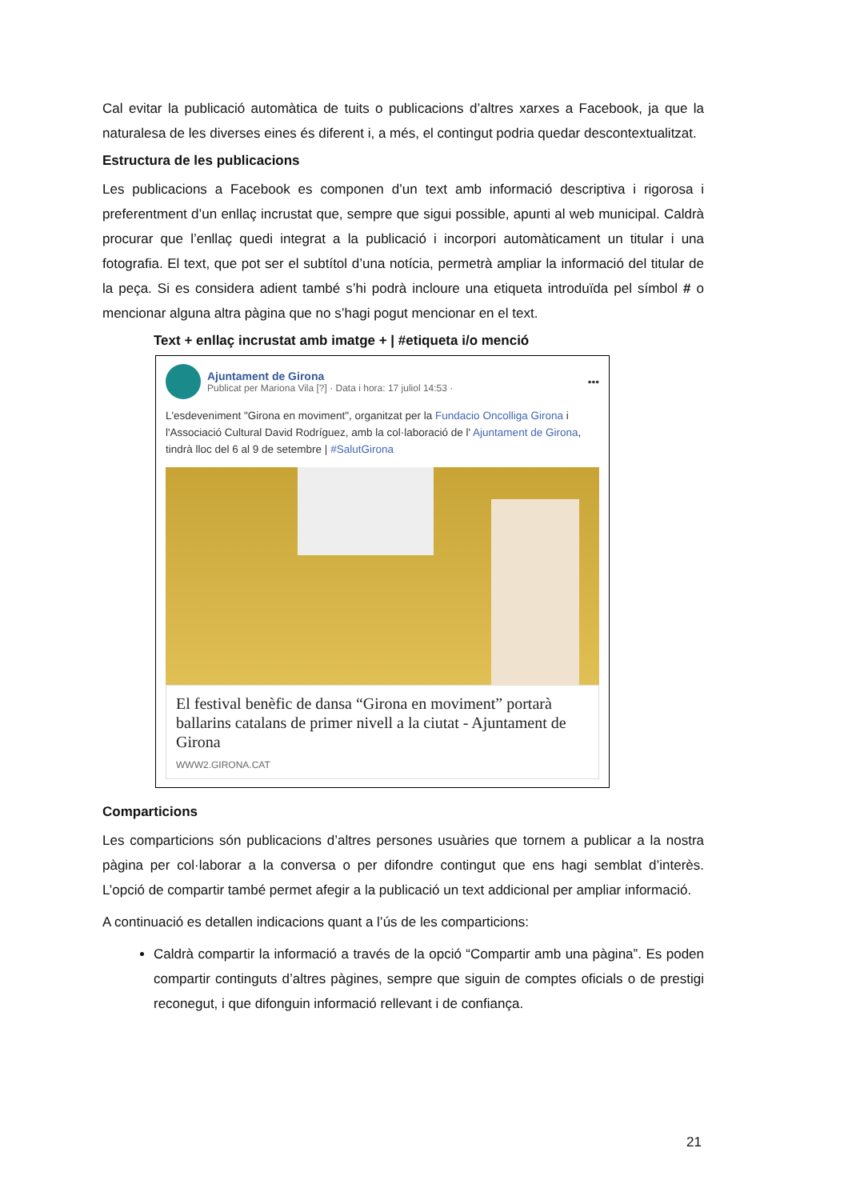Cal evitar la publicació automàtica de tuits o publicacions d’altres xarxes a Facebook, ja que la naturalesa de les diverses eines és diferent i, a més, el contingut podria quedar descontextualitzat.
Estructura de les publicacions
Les publicacions a Facebook es componen d’un text amb informació descriptiva i rigorosa i preferentment d’un enllaç incrustat que, sempre que sigui possible, apunti al web municipal. Caldrà procurar que l’enllaç quedi integrat a la publicació i incorpori automàticament un titular i una fotografia. El text, que pot ser el subtítol d’una notícia, permetrà ampliar la informació del titular de la peça. Si es considera adient també s’hi podrà incloure una etiqueta introduïda pel símbol # o mencionar alguna altra pàgina que no s’hagi pogut mencionar en el text.
Text + enllaç incrustat amb imatge + | #etiqueta i/o menció
Ajuntament de Girona
Publicat per Mariona Vila [?] · Data i hora: 17 juliol 14:53 ·
•••
L'esdeveniment "Girona en moviment", organitzat per la Fundacio Oncolliga Girona i l'Associació Cultural David Rodríguez, amb la col·laboració de l' Ajuntament de Girona, tindrà lloc del 6 al 9 de setembre | #SalutGirona
El festival benèfic de dansa “Girona en moviment” portarà ballarins catalans de primer nivell a la ciutat - Ajuntament de Girona
WWW2.GIRONA.CAT
Comparticions
Les comparticions són publicacions d’altres persones usuàries que tornem a publicar a la nostra pàgina per col·laborar a la conversa o per difondre contingut que ens hagi semblat d’interès. L’opció de compartir també permet afegir a la publicació un text addicional per ampliar informació.
A continuació es detallen indicacions quant a l’ús de les comparticions:
Caldrà compartir la informació a través de la opció “Compartir amb una pàgina”. Es poden compartir continguts d’altres pàgines, sempre que siguin de comptes oficials o de prestigi reconegut, i que difonguin informació rellevant i de confiança.
21